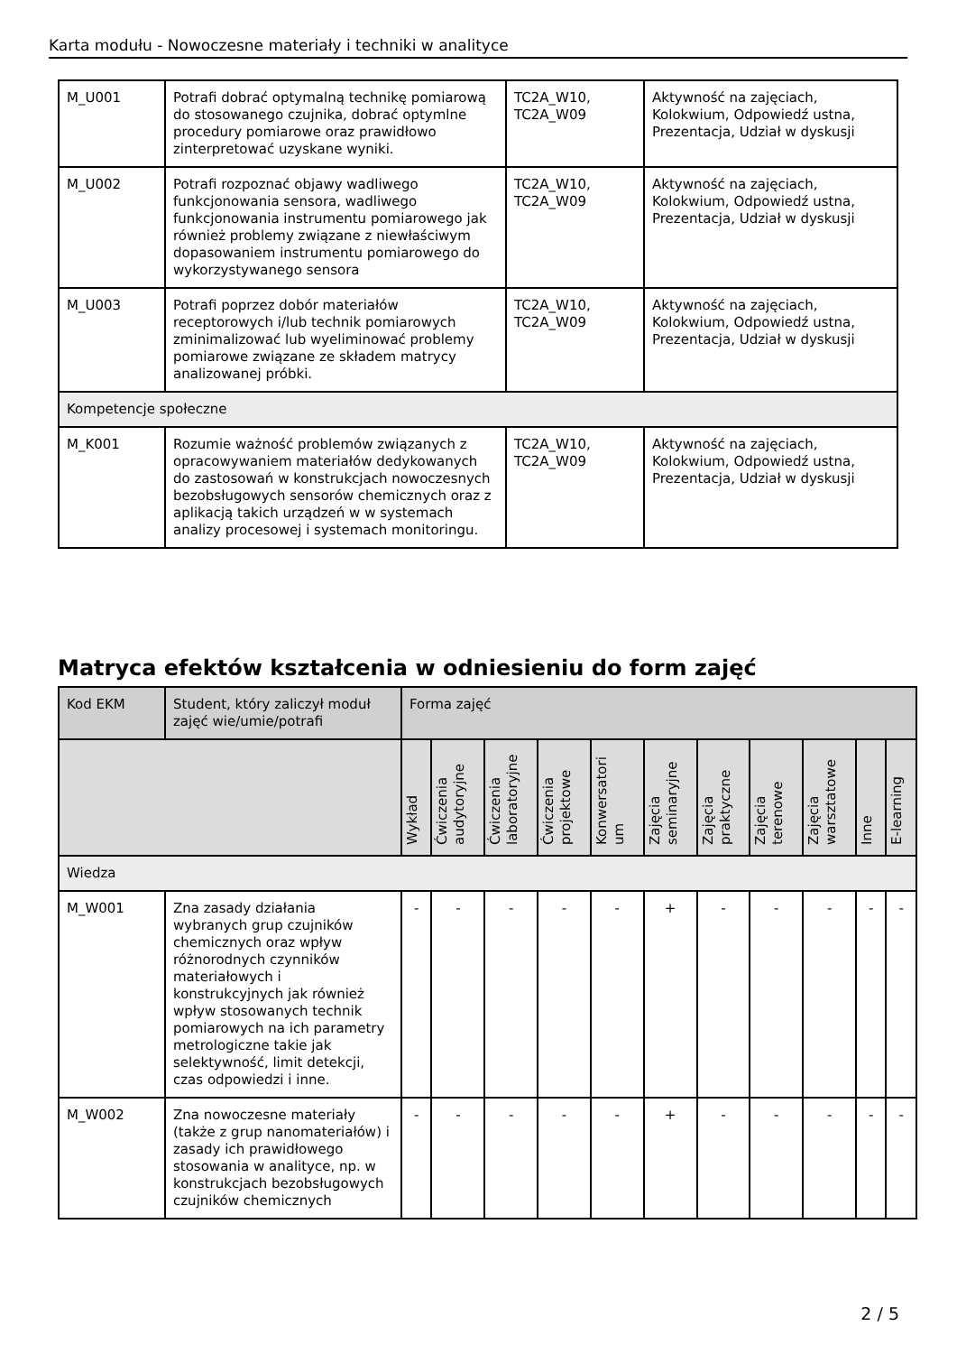Karta modułu - Nowoczesne materiały i techniki w analityce
| M_U001 | Potrafi dobrać optymalną technikę pomiarową do stosowanego czujnika, dobrać optymlne procedury pomiarowe oraz prawidłowo zinterpretować uzyskane wyniki. | TC2A_W10, TC2A_W09 | Aktywność na zajęciach, Kolokwium, Odpowiedź ustna, Prezentacja, Udział w dyskusji |
| M_U002 | Potrafi rozpoznać objawy wadliwego funkcjonowania sensora, wadliwego funkcjonowania instrumentu pomiarowego jak również problemy związane z niewłaściwym dopasowaniem instrumentu pomiarowego do wykorzystywanego sensora | TC2A_W10, TC2A_W09 | Aktywność na zajęciach, Kolokwium, Odpowiedź ustna, Prezentacja, Udział w dyskusji |
| M_U003 | Potrafi poprzez dobór materiałów receptorowych i/lub technik pomiarowych zminimalizować lub wyeliminować problemy pomiarowe związane ze składem matrycy analizowanej próbki. | TC2A_W10, TC2A_W09 | Aktywność na zajęciach, Kolokwium, Odpowiedź ustna, Prezentacja, Udział w dyskusji |
| Kompetencje społeczne | | | |
| M_K001 | Rozumie ważność problemów związanych z opracowywaniem materiałów dedykowanych do zastosowań w konstrukcjach nowoczesnych bezobsługowych sensorów chemicznych oraz z aplikacją takich urządzeń w w systemach analizy procesowej i systemach monitoringu. | TC2A_W10, TC2A_W09 | Aktywność na zajęciach, Kolokwium, Odpowiedź ustna, Prezentacja, Udział w dyskusji |
Matryca efektów kształcenia w odniesieniu do form zajęć
| Kod EKM | Student, który zaliczył moduł zajęć wie/umie/potrafi | Forma zajęć | | | | | | | | | | |
| --- | --- | --- | --- | --- | --- | --- | --- | --- | --- | --- | --- | --- |
| | | Wykład | Ćwiczenia audytoryjne | Ćwiczenia laboratoryjne | Ćwiczenia projektowe | Konwersatori um | Zajęcia seminaryjne | Zajęcia praktyczne | Zajęcia terenowe | Zajęcia warsztatowe | Inne | E-learning |
| Wiedza | | | | | | | | | | | | |
| M_W001 | Zna zasady działania wybranych grup czujników chemicznych oraz wpływ różnorodnych czynników materiałowych i konstrukcyjnych jak również wpływ stosowanych technik pomiarowych na ich parametry metrologiczne takie jak selektywność, limit detekcji, czas odpowiedzi i inne. | - | - | - | - | - | + | - | - | - | - | - |
| M_W002 | Zna nowoczesne materiały (także z grup nanomateriałów) i zasady ich prawidłowego stosowania w analityce, np. w konstrukcjach bezobsługowych czujników chemicznych | - | - | - | - | - | + | - | - | - | - | - |
2 / 5